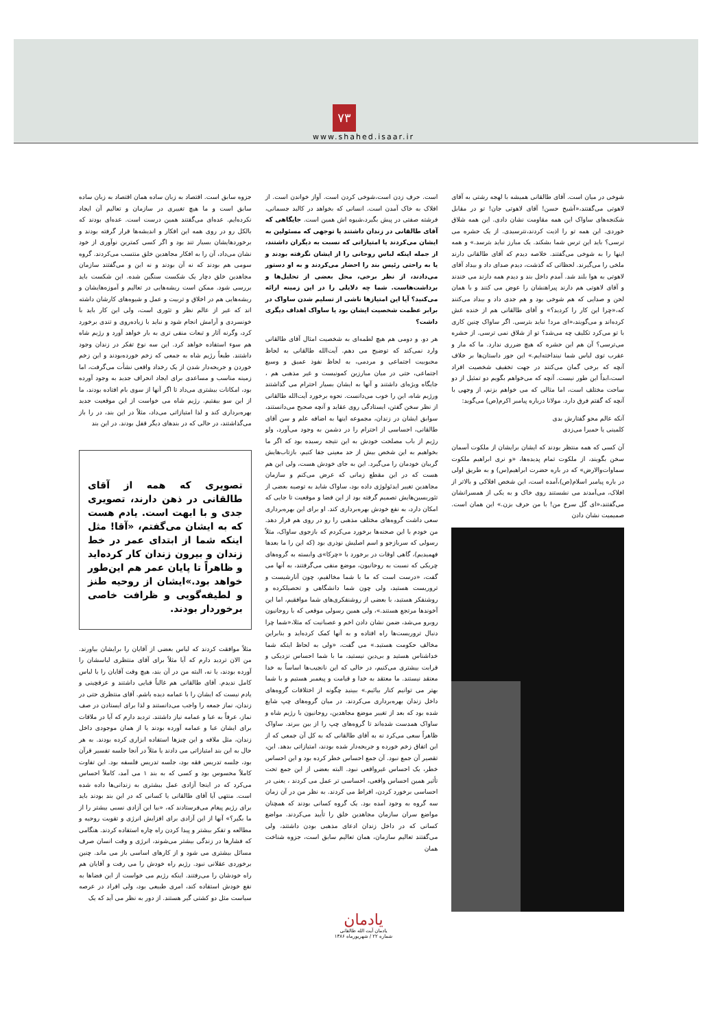۷۳
www.shahed.isaar.ir
شوخی در میان است. آقای طالقانی همیشه با لهجه رشتی به آقای لاهوتی می‌گفتند،«آشیخ حسن! آقای لاهوتی جان! تو در مقابل شکنجه‌های ساواک این همه مقاومت نشان دادی. این همه شلاق خوردی. این همه تو را اذیت کردند،نترسیدی. از یک حشره می ترسی؟ باید این ترس شما بشکند. یک مبارز نباید بترسد.» و همه اینها را به شوخی می‌گفتند. خلاصه دیدم که آقای طالقانی دارند ملخی را می‌گیرند. لحظاتی که گذشت، دیدم صدای داد و بیداد آقای لاهوتی به هوا بلند شد. آمدم داخل بند و دیدم همه دارند می خندند و آقای لاهوتی هم دارند پیراهنشان را عوض می کنند و با همان لحن و صدایی که هم شوخی بود و هم جدی داد و بیداد می‌کنند که،«چرا این کار را کردید؟» و آقای طالقانی هم از خنده غش کرده‌اند و می‌گویند،«ای مرد! نباید بترسی. اگر ساواک چنین کاری با تو می‌کرد تکلیف چه می‌شد؟ تو از شلاق نمی ترسی. از حشره می‌ترسی؟ آن هم این حشره که هیچ ضرری ندارد. ما که مار و عقرب توی لباس شما نینداخته‌ایم.» این جور داستان‌ها بر خلاف آنچه که برخی گمان می‌کنند در جهت تخفیف شخصیت افراد است،ابداً این طور نیست. آنچه که می‌خواهم بگویم دو تمثیل از دو ساحت مختلف است، اما مثالی که می خواهم بزنم، از وجهی با آنچه که گفتم فرق دارد. مولانا درباره پیامبر اکرم(ص) می‌گوید:
آنکه عالم محو گفتارش بدی
کلمینی یا حمیرا می‌زدی
آن کسی که همه منتظر بودند که ایشان برایشان از ملکوت آسمان سخن بگویند، از ملکوت تمام پدیده‌ها، «و نری ابراهیم ملکوت سماوات‌والارض» که در باره حضرت ابراهیم(س) و به طریق اولی در باره پیامبر اسلام(ص)،آمده است، این شخص افلاکی و بالاتر از افلاک، می‌آمدند می نشستند روی خاک و به یکی از همسرانشان می‌گفتند،«ای گل سرخ من! با من حرف بزن.» این همان است. صمیمیت نشان دادن
است. حرف زدن است،شوخی کردن است. آواز خواندن است. از افلاک به خاک آمدن است. انسانی که بخواهد در کالبد جسمانی، فرشته صفتی در پیش بگیرد،شیوه اش همین است. جایگاهی که آقای طالقانی در زندان داشتند یا توجهی که مسئولین به ایشان می‌کردند یا امتیازاتی که نسبت به دیگران داشتند، از جمله اینکه لباس روحانی را از ایشان نگرفته بودند و یا به راحتی رئیس بند را احضار می‌کردند و به او دستور می‌دادند، از نظر برخی، محل بعضی از تحلیل‌ها و برداشت‌هاست. شما چه دلایلی را در این زمینه ارائه می‌کنید؟ آیا این امتیازها ناشی از تسلیم شدن ساواک در برابر عظمت شخصیت ایشان بود یا ساواک اهداف دیگری داشت؟
هر دو. و دومی هم هیچ لطمه‌ای به شخصیت امثال آقای طالقانی وارد نمی‌کند که توضیح می دهم. آیت‌الله طالقانی به لحاظ محبوبیت اجتماعی و مردمی، به لحاظ نفوذ عمیق و وسیع اجتماعی، حتی در میان مبارزین کمونیست و غیر مذهبی هم ، جایگاه ویژه‌ای داشتند و آنها به ایشان بسیار احترام می گذاشتند ورژیم شاه، این را خوب می‌دانست. نحوه برخورد آیت‌الله طالقانی از نظر سخن گفتن، ایستادگی روی عقاید و آنچه صحیح می‌دانستند، سوابق ایشان در زندان، مجموعه اینها به اضافه علم و سن آقای طالقانی، احساسی از احترام را در دشمن به وجود می‌آورد، ولو رژیم از باب مصلحت خودش به این نتیجه رسیده بود که اگر ما بخواهیم به این شخص بیش از حد معینی جفا کنیم، بازتاب‌هایش گریبان خودمان را می‌گیرد. این به جای خودش هست، ولی این هم هست که در این مقطع زمانی که عرض می‌کنم و سازمان مجاهدین تغییر ایدئولوژی داده بود، ساواک شاید به توصیه بعضی از تئوریسین‌هایش تصمیم گرفته بود از این فضا و موقعیت تا جایی که امکان دارد، به نفع خودش بهره‌برداری کند. او برای این بهره‌برداری سعی داشت گروه‌های مختلف مذهبی را رو در روی هم قرار دهد. من خودم با این صحنه‌ها برخورد می‌کردم که بازجوی ساواک، مثلاً رسولی که سربازجو و اسم اصلیش نوذری بود (که این را ما بعدها فهمیدیم)، گاهی اوقات در برخورد با «چرکا»ی وابسته به گروه‌های چریکی که نسبت به روحانیون، موضع منفی می‌گرفتند، به آنها می گفت، «درست است که ما با شما مخالفیم، چون آنارشیست و تروریست هستید، ولی چون شما دانشگاهی و تحصیلکرده و روشنفکر هستید، با بعضی از روشنفکری‌های شما موافقیم، اما این آخوندها مرتجع هستند.»، ولی همین رسولی موقعی که با روحانیون روبرو می‌شد، ضمن نشان دادن اخم و عصبانیت که مثلا،«شما چرا دنبال تروریست‌ها راه افتاده و به آنها کمک کرده‌اید و بنابراین مخالف حکومت هستید.» می گفت، «ولی به لحاظ اینکه شما خداشناس هستید و بی‌دین نیستید، ما با شما احساس نزدیکی و قرابت بیشتری می‌کنیم، در حالی که این نانجیب‌ها اساساً به خدا معتقد نیستند. ما معتقد به خدا و قیامت و پیغمبر هستیم و با شما بهتر می توانیم کنار بیائیم.» ببینید چگونه از اختلافات گروه‌های داخل زندان بهره‌برداری می‌کردند. در میان گروه‌های چپ شایع شده بود که بعد از تغییر موضع مجاهدین، روحانیون با رژیم شاه و ساواک همدست شده‌اند تا گروه‌های چپ را از بین ببرند. ساواک ظاهراً سعی می‌کرد نه به آقای طالقانی که به کل آن جمعی که از این اتفاق زخم خورده و جریحه‌دار شده بودند، امتیازاتی بدهد. این، تقصیر آن جمع نبود. آن جمع احساس خطر کرده بود و این احساس خطر، یک احساس غیرواقعی نبود. البته بعضی از این جمع تحت تأثیر همین احساس واقعی، احساسی تر عمل می کردند ، یعنی در احساسی برخورد کردن، افراط می کردند. به نظر من در آن زمان سه گروه به وجود آمده بود. یک گروه کسانی بودند که همچنان مواضع سران سازمان مجاهدین خلق را تأیید می‌کردند. مواضع کسانی که در داخل زندان ادعای مذهبی بودن داشتند، ولی می‌گفتند تعالیم سازمان، همان تعالیم سابق است، جزوه شناخت همان
جزوه سابق است. اقتصاد به زبان ساده همان اقتصاد به زبان ساده سابق است و ما هیچ تغییری در سازمان و تعالیم آن ایجاد نکرده‌ایم. عده‌ای می‌گفتند همین درست است. عده‌ای بودند که بالکل رو در روی همه این افکار و اندیشه‌ها قرار گرفته بودند و برخوردهایشان بسیار تند بود و اگر کسی کمترین نوآوری از خود نشان می‌داد، آن را به افکار مجاهدین خلق منتسب می‌کردند. گروه سومی هم بودند که نه آن بودند و نه این و می‌گفتند سازمان مجاهدین خلق دچار یک شکست سنگین شده. این شکست باید بررسی شود. ممکن است ریشه‌هایی در تعالیم و آموزه‌هایشان و ریشه‌هایی هم در اخلاق و تربیت و عمل و شیوه‌های کارشان داشته اند که غیر از عالم نظر و تئوری است، ولی این کار باید با خونسردی و آرامش انجام شود و نباید با زیاده‌روی و تندی برخورد کرد، وگرنه آثار و تبعات منفی تری به بار خواهد آورد و رژیم شاه هم سوء استفاده خواهد کرد. این سه نوع تفکر در زندان وجود داشتند. طبعاً رژیم شاه به جمعی که زخم خورده‌بودند و این زخم خوردن و جریحه‌دار شدن از یک رخداد واقعی نشأت می‌گرفت، اما زمینه مناسب و مساعدی برای ایجاد انحراف جدید به وجود آورده بود، امکانات بیشتری می‌داد تا اگر آنها از سوی بام افتاده بودند، ما از این سو بیفتیم. رژیم شاه می خواست از این موقعیت جدید بهره‌برداری کند و لذا امتیازاتی می‌داد، مثلاً در این بند، در را باز می‌گذاشتند، در حالی که در بندهای دیگر قفل بودند. در این بند
تصویری که همه از آقای طالقانی در ذهن دارند، تصویری جدی و با ابهت است. یادم هست که به ایشان می‌گفتم، «آقا! مثل اینکه شما از ابتدای عمر در خط زندان و بیرون زندان کار کرده‌اید و ظاهراً تا پایان عمر هم این‌طور خواهد بود.»ایشان از روحیه طنز و لطیفه‌گویی و ظرافت خاصی برخوردار بودند.
مثلاً موافقت کردند که لباس بعضی از آقایان را برایشان بیاورند. من الان تردید دارم که آیا مثلاً برای آقای منتظری لباسشان را آورده بودند، یا نه، البته من در آن بند، هیچ وقت آقایان را با لباس کامل ندیدم. آقای طالقانی هم غالباً قبایی داشتند و عرقچینی و یادم نیست که ایشان را با عمامه دیده باشم. آقای منتظری حتی در زندان، نماز جمعه را واجب می‌دانستند و لذا برای ایستادن در صف نماز، عرفاً به عبا و عمامه نیاز داشتند. تردید دارم که آیا در ملاقات برای ایشان عبا و عمامه آورده بودند یا از همان موجودی داخل زندان، مثل ملافه و این چیزها استفاده ابزاری کرده بودند. به هر حال به این بند امتیازاتی می دادند یا مثلاً در آنجا جلسه تفسیر قرآن بود، جلسه تدریس فقه بود، جلسه تدریس فلسفه بود. این تفاوت کاملاً محسوس بود و کسی که به بند ۱ می آمد، کاملاً احساس می‌کرد که در اینجا آزادی عمل بیشتری به زندانی‌ها داده شده است. منتهی آیا آقای طالقانی یا کسانی که در این بند بودند باید برای رژیم پیغام می‌فرستادند که، «بیا این آزادی نسبی بیشتر را از ما بگیر؟» آنها از این آزادی برای افزایش انرژی و تقویت روحیه و مطالعه و تفکر بیشتر و پیدا کردن راه چاره استفاده کردند. هنگامی که فشارها در زندگی بیشتر می‌شوند، انرژی و وقت انسان صرف مسائل بیشتری می شود و از کارهای اساسی باز می ماند. چنین برخوردی عقلانی نبود. رژیم راه خودش را می رفت و آقایان هم راه خودشان را می‌رفتند. اینکه رژیم می خواست از این فضاها به نفع خودش استفاده کند، امری طبیعی بود، ولی افراد در عرصه سیاست مثل دو کشتی گیر هستند. از دور به نظر می آید که یک
یادمان
یادمان آیت الله طالقانی
شماره ۲۲ / شهریورماه ۱۳۸۶